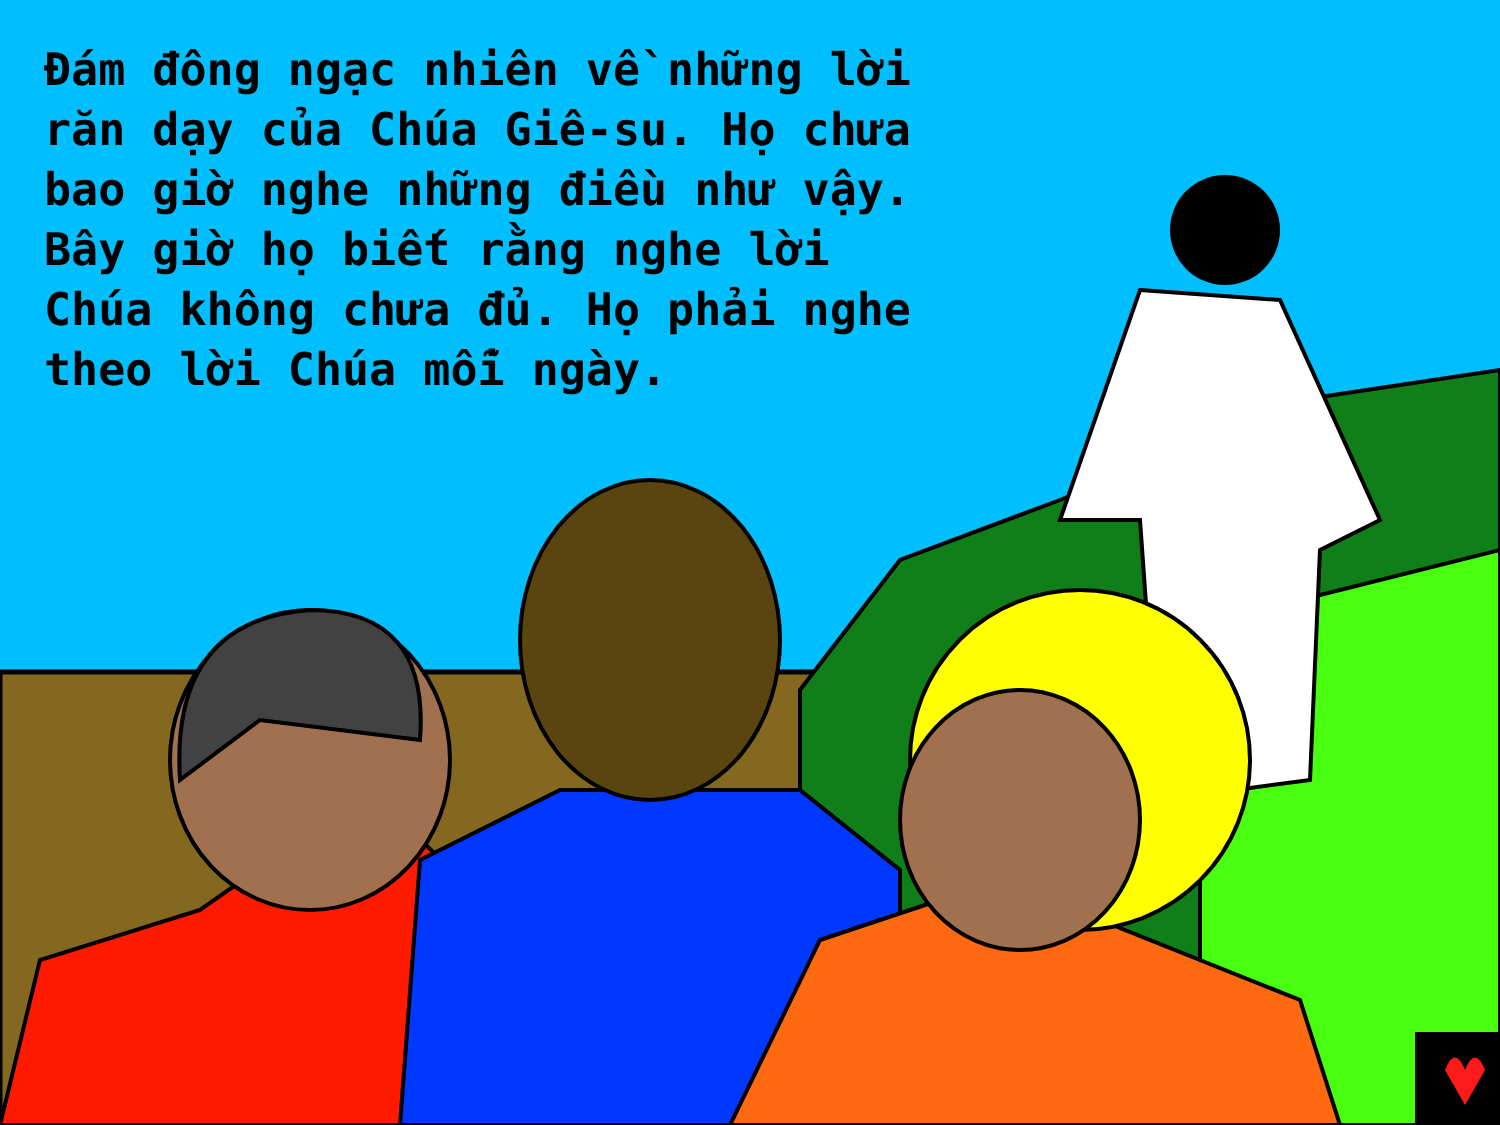Đám đông ngạc nhiên về những lời răn dạy của Chúa Giê-su. Họ chưa bao giờ nghe những điều như vậy. Bây giờ họ biết rằng nghe lời Chúa không chưa đủ. Họ phải nghe theo lời Chúa mỗi ngày.